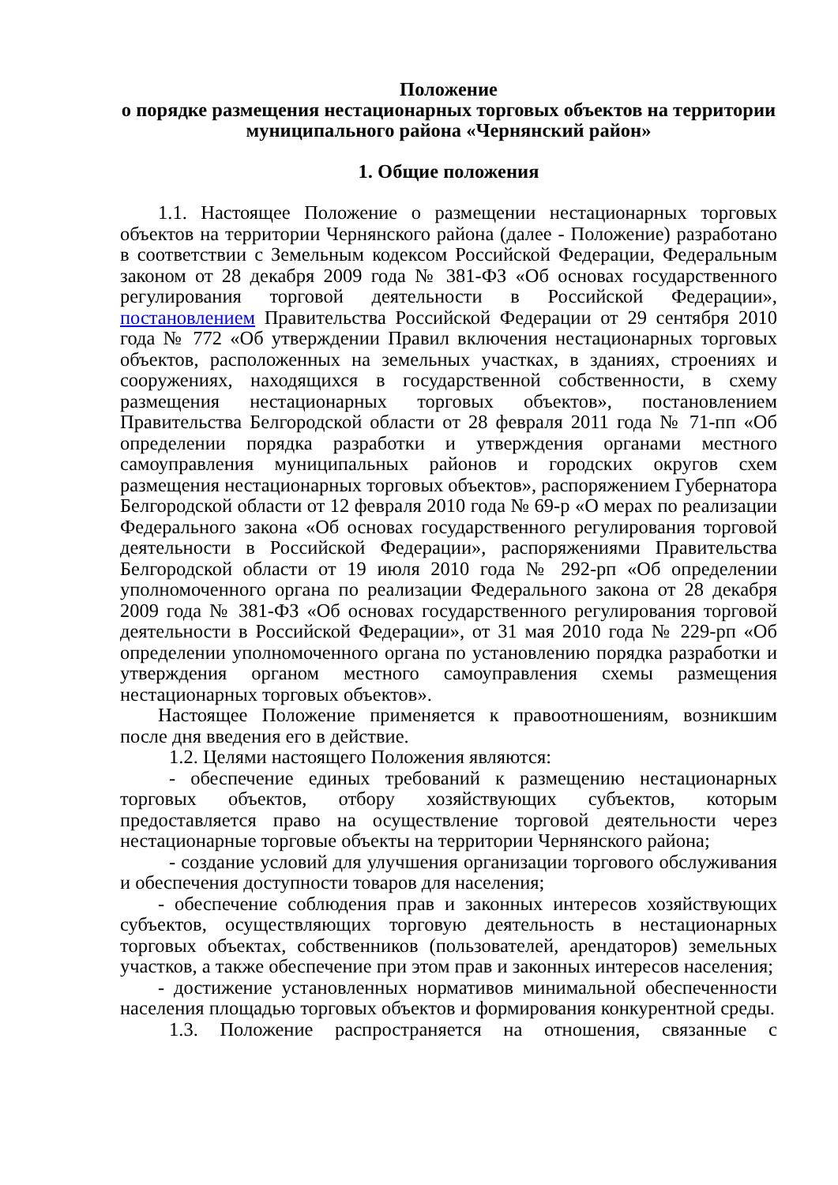Положение
о порядке размещения нестационарных торговых объектов на территории муниципального района «Чернянский район»
1. Общие положения
1.1. Настоящее Положение о размещении нестационарных торговых объектов на территории Чернянского района (далее - Положение) разработано в соответствии с Земельным кодексом Российской Федерации, Федеральным законом от 28 декабря 2009 года № 381-ФЗ «Об основах государственного регулирования торговой деятельности в Российской Федерации», постановлением Правительства Российской Федерации от 29 сентября 2010 года № 772 «Об утверждении Правил включения нестационарных торговых объектов, расположенных на земельных участках, в зданиях, строениях и сооружениях, находящихся в государственной собственности, в схему размещения нестационарных торговых объектов», постановлением Правительства Белгородской области от 28 февраля 2011 года № 71-пп «Об определении порядка разработки и утверждения органами местного самоуправления муниципальных районов и городских округов схем размещения нестационарных торговых объектов», распоряжением Губернатора Белгородской области от 12 февраля 2010 года № 69-р «О мерах по реализации Федерального закона «Об основах государственного регулирования торговой деятельности в Российской Федерации», распоряжениями Правительства Белгородской области от 19 июля 2010 года № 292-рп «Об определении уполномоченного органа по реализации Федерального закона от 28 декабря 2009 года № 381-ФЗ «Об основах государственного регулирования торговой деятельности в Российской Федерации», от 31 мая 2010 года № 229-рп «Об определении уполномоченного органа по установлению порядка разработки и утверждения органом местного самоуправления схемы размещения нестационарных торговых объектов».
Настоящее Положение применяется к правоотношениям, возникшим после дня введения его в действие.
1.2. Целями настоящего Положения являются:
- обеспечение единых требований к размещению нестационарных торговых объектов, отбору хозяйствующих субъектов, которым предоставляется право на осуществление торговой деятельности через нестационарные торговые объекты на территории Чернянского района;
- создание условий для улучшения организации торгового обслуживания и обеспечения доступности товаров для населения;
- обеспечение соблюдения прав и законных интересов хозяйствующих субъектов, осуществляющих торговую деятельность в нестационарных торговых объектах, собственников (пользователей, арендаторов) земельных участков, а также обеспечение при этом прав и законных интересов населения;
- достижение установленных нормативов минимальной обеспеченности населения площадью торговых объектов и формирования конкурентной среды.
1.3. Положение распространяется на отношения, связанные с